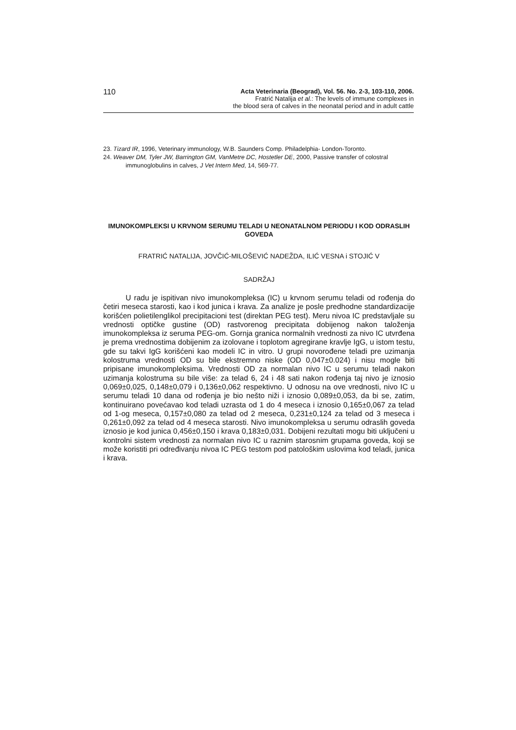110
Acta Veterinaria (Beograd), Vol. 56. No. 2-3, 103-110, 2006.
Fratrić Natalija et al.: The levels of immune complexes in
the blood sera of calves in the neonatal period and in adult cattle
23. Tizard IR, 1996, Veterinary immunology, W.B. Saunders Comp. Philadelphia- London-Toronto.
24. Weaver DM, Tyler JW, Barrington GM, VanMetre DC, Hostetler DE, 2000, Passive transfer of colostral
immunoglobulins in calves, J Vet Intern Med, 14, 569-77.
IMUNOKOMPLEKSI U KRVNOM SERUMU TELADI U NEONATALNOM PERIODU I KOD ODRASLIH GOVEDA
FRATRIĆ NATALIJA, JOVČIĆ-MILOŠEVIĆ NADEŽDA, ILIĆ VESNA i STOJIĆ V
SADRŽAJ
U radu je ispitivan nivo imunokompleksa (IC) u krvnom serumu teladi od rođenja do četiri meseca starosti, kao i kod junica i krava. Za analize je posle predhodne standardizacije korišćen polietilenglikol precipitacioni test (direktan PEG test). Meru nivoa IC predstavljale su vrednosti optičke gustine (OD) rastvorenog precipitata dobijenog nakon taloženja imunokompleksa iz seruma PEG-om. Gornja granica normalnih vrednosti za nivo IC utvrđena je prema vrednostima dobijenim za izolovane i toplotom agregirane kravlje IgG, u istom testu, gde su takvi IgG korišćeni kao modeli IC in vitro. U grupi novorođene teladi pre uzimanja kolostruma vrednosti OD su bile ekstremno niske (OD 0,047±0.024) i nisu mogle biti pripisane imunokompleksima. Vrednosti OD za normalan nivo IC u serumu teladi nakon uzimanja kolostruma su bile više: za telad 6, 24 i 48 sati nakon rođenja taj nivo je iznosio 0,069±0,025, 0,148±0,079 i 0,136±0,062 respektivno. U odnosu na ove vrednosti, nivo IC u serumu teladi 10 dana od rođenja je bio nešto niži i iznosio 0,089±0,053, da bi se, zatim, kontinuirano povećavao kod teladi uzrasta od 1 do 4 meseca i iznosio 0,165±0,067 za telad od 1-og meseca, 0,157±0,080 za telad od 2 meseca, 0,231±0,124 za telad od 3 meseca i 0,261±0,092 za telad od 4 meseca starosti. Nivo imunokompleksa u serumu odraslih goveda iznosio je kod junica 0,456±0,150 i krava 0,183±0,031. Dobijeni rezultati mogu biti uključeni u kontrolni sistem vrednosti za normalan nivo IC u raznim starosnim grupama goveda, koji se može koristiti pri određivanju nivoa IC PEG testom pod patološkim uslovima kod teladi, junica i krava.